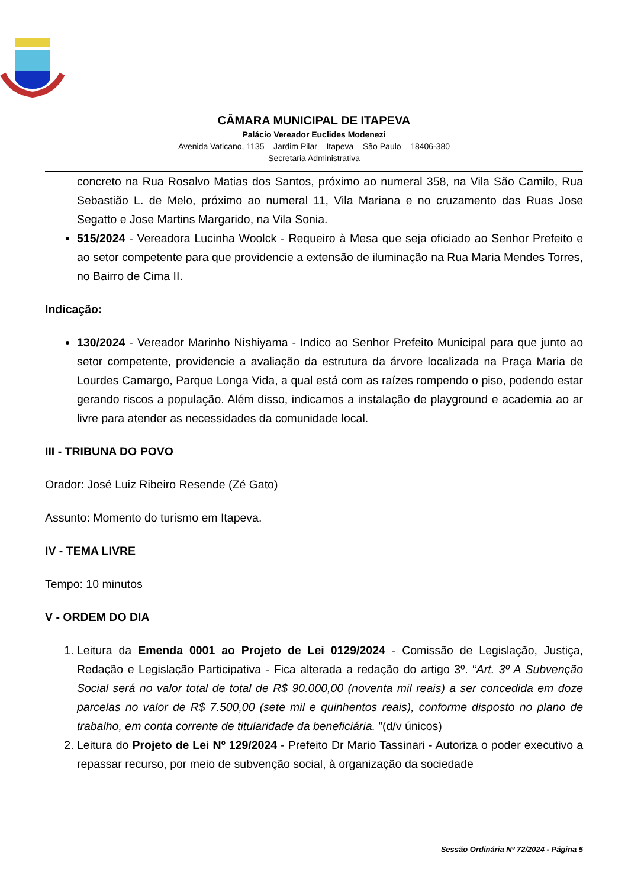CÂMARA MUNICIPAL DE ITAPEVA
Palácio Vereador Euclides Modenezi
Avenida Vaticano, 1135 – Jardim Pilar – Itapeva – São Paulo – 18406-380
Secretaria Administrativa
concreto na Rua Rosalvo Matias dos Santos, próximo ao numeral 358, na Vila São Camilo, Rua Sebastião L. de Melo, próximo ao numeral 11, Vila Mariana e no cruzamento das Ruas Jose Segatto e Jose Martins Margarido, na Vila Sonia.
515/2024 - Vereadora Lucinha Woolck - Requeiro à Mesa que seja oficiado ao Senhor Prefeito e ao setor competente para que providencie a extensão de iluminação na Rua Maria Mendes Torres, no Bairro de Cima II.
Indicação:
130/2024 - Vereador Marinho Nishiyama - Indico ao Senhor Prefeito Municipal para que junto ao setor competente, providencie a avaliação da estrutura da árvore localizada na Praça Maria de Lourdes Camargo, Parque Longa Vida, a qual está com as raízes rompendo o piso, podendo estar gerando riscos a população. Além disso, indicamos a instalação de playground e academia ao ar livre para atender as necessidades da comunidade local.
III - TRIBUNA DO POVO
Orador: José Luiz Ribeiro Resende (Zé Gato)
Assunto: Momento do turismo em Itapeva.
IV - TEMA LIVRE
Tempo: 10 minutos
V - ORDEM DO DIA
1. Leitura da Emenda 0001 ao Projeto de Lei 0129/2024 - Comissão de Legislação, Justiça, Redação e Legislação Participativa - Fica alterada a redação do artigo 3º. “Art. 3º A Subvenção Social será no valor total de total de R$ 90.000,00 (noventa mil reais) a ser concedida em doze parcelas no valor de R$ 7.500,00 (sete mil e quinhentos reais), conforme disposto no plano de trabalho, em conta corrente de titularidade da beneficiária. ”(d/v únicos)
2. Leitura do Projeto de Lei Nº 129/2024 - Prefeito Dr Mario Tassinari - Autoriza o poder executivo a repassar recurso, por meio de subvenção social, à organização da sociedade
Sessão Ordinária Nº 72/2024 - Página 5